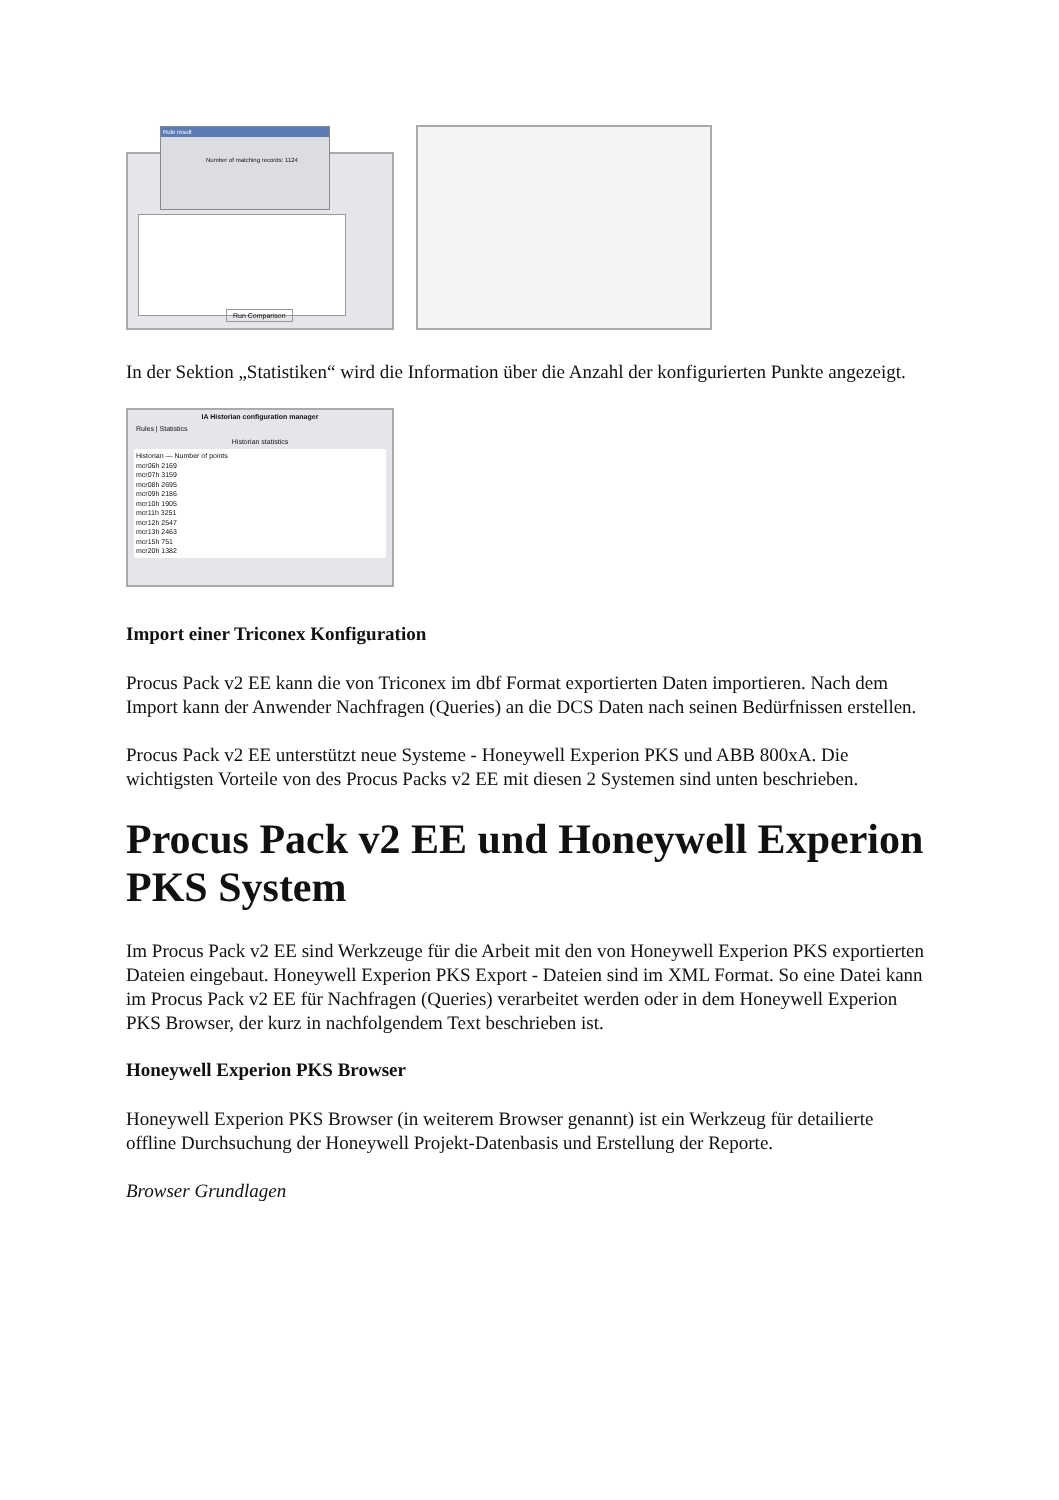Rule result
Number of matching records: 1124
Run Comparison
In der Sektion „Statistiken“ wird die Information über die Anzahl der konfigurierten Punkte angezeigt.
IA Historian configuration manager
Rules | Statistics
Historian statistics
Historian — Number of points
mcr06h 2169
mcr07h 3159
mcr08h 2695
mcr09h 2186
mcr10h 1905
mcr11h 3251
mcr12h 2547
mcr13h 2463
mcr15h 751
mcr20h 1382
Import einer Triconex Konfiguration
Procus Pack v2 EE kann die von Triconex im dbf Format exportierten Daten importieren. Nach dem Import kann der Anwender Nachfragen (Queries) an die DCS Daten nach seinen Bedürfnissen erstellen.
Procus Pack v2 EE unterstützt neue Systeme - Honeywell Experion PKS und ABB 800xA. Die wichtigsten Vorteile von des Procus Packs v2 EE mit diesen 2 Systemen sind unten beschrieben.
Procus Pack v2 EE und Honeywell Experion PKS System
Im Procus Pack v2 EE sind Werkzeuge für die Arbeit mit den von Honeywell Experion PKS exportierten Dateien eingebaut. Honeywell Experion PKS Export - Dateien sind im XML Format. So eine Datei kann im Procus Pack v2 EE für Nachfragen (Queries) verarbeitet werden oder in dem Honeywell Experion PKS Browser, der kurz in nachfolgendem Text beschrieben ist.
Honeywell Experion PKS Browser
Honeywell Experion PKS Browser (in weiterem Browser genannt) ist ein Werkzeug für detailierte offline Durchsuchung der Honeywell Projekt-Datenbasis und Erstellung der Reporte.
Browser Grundlagen